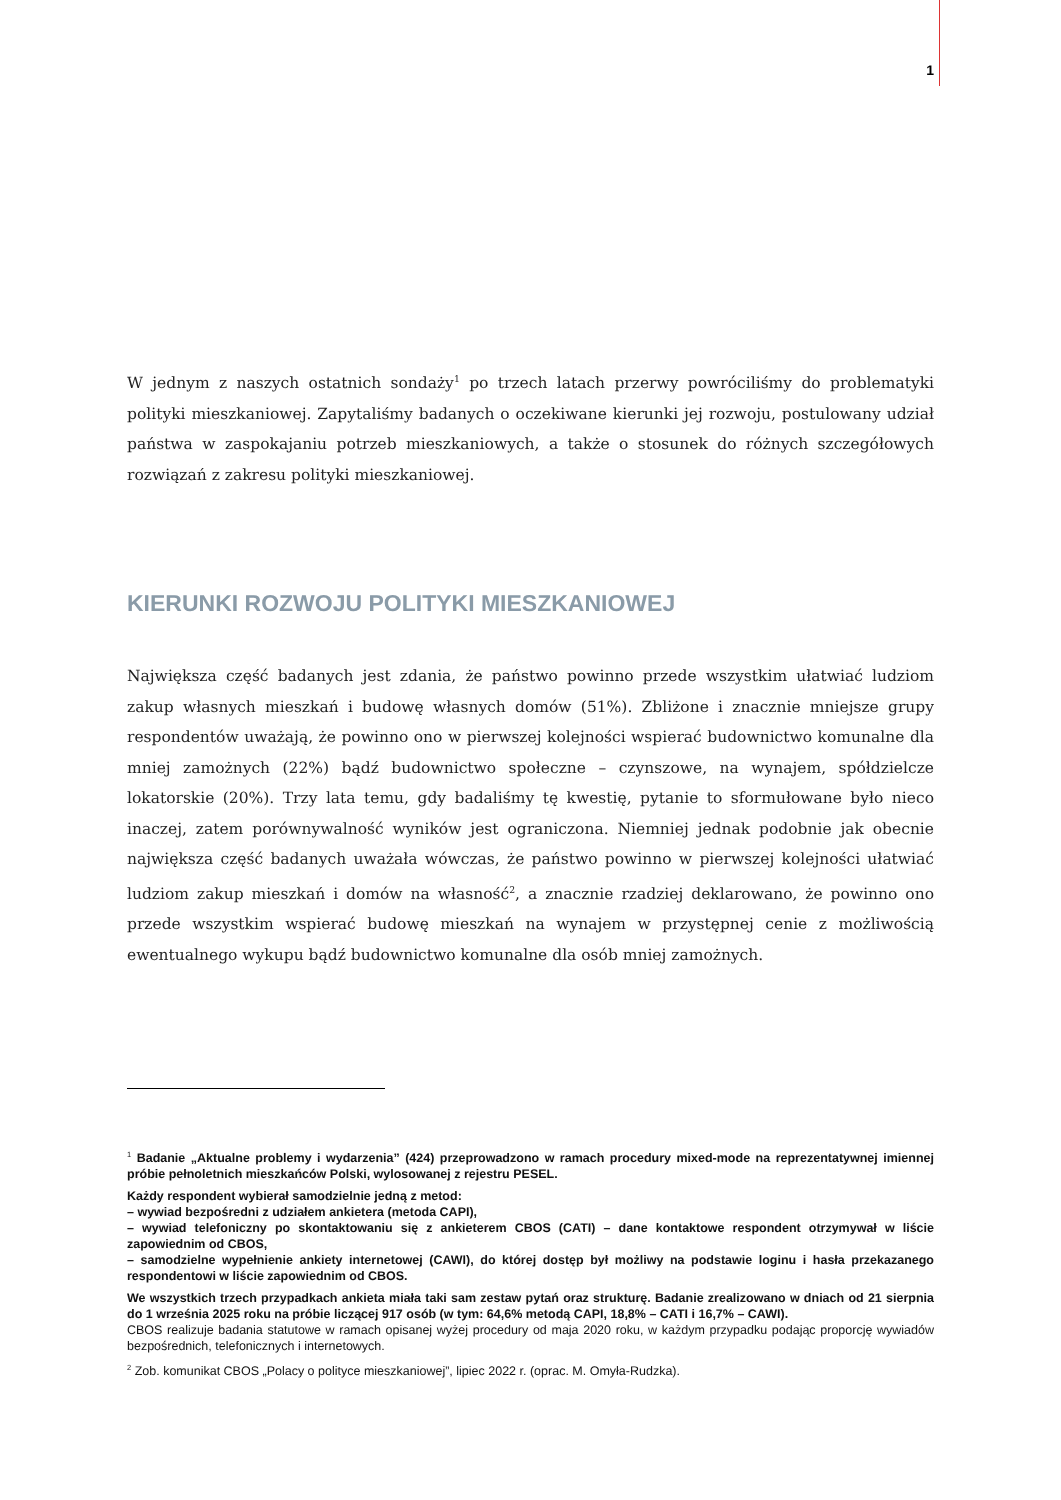1
W jednym z naszych ostatnich sondaży<sup>1</sup> po trzech latach przerwy powróciliśmy do problematyki polityki mieszkaniowej. Zapytaliśmy badanych o oczekiwane kierunki jej rozwoju, postulowany udział państwa w zaspokajaniu potrzeb mieszkaniowych, a także o stosunek do różnych szczegółowych rozwiązań z zakresu polityki mieszkaniowej.
KIERUNKI ROZWOJU POLITYKI MIESZKANIOWEJ
Największa część badanych jest zdania, że państwo powinno przede wszystkim ułatwiać ludziom zakup własnych mieszkań i budowę własnych domów (51%). Zbliżone i znacznie mniejsze grupy respondentów uważają, że powinno ono w pierwszej kolejności wspierać budownictwo komunalne dla mniej zamożnych (22%) bądź budownictwo społeczne – czynszowe, na wynajem, spółdzielcze lokatorskie (20%). Trzy lata temu, gdy badaliśmy tę kwestię, pytanie to sformułowane było nieco inaczej, zatem porównywalność wyników jest ograniczona. Niemniej jednak podobnie jak obecnie największa część badanych uważała wówczas, że państwo powinno w pierwszej kolejności ułatwiać ludziom zakup mieszkań i domów na własność<sup>2</sup>, a znacznie rzadziej deklarowano, że powinno ono przede wszystkim wspierać budowę mieszkań na wynajem w przystępnej cenie z możliwością ewentualnego wykupu bądź budownictwo komunalne dla osób mniej zamożnych.
<sup>1</sup> Badanie „Aktualne problemy i wydarzenia” (424) przeprowadzono w ramach procedury mixed-mode na reprezentatywnej imiennej próbie pełnoletnich mieszkańców Polski, wylosowanej z rejestru PESEL.
Każdy respondent wybierał samodzielnie jedną z metod:
– wywiad bezpośredni z udziałem ankietera (metoda CAPI),
– wywiad telefoniczny po skontaktowaniu się z ankieterem CBOS (CATI) – dane kontaktowe respondent otrzymywał w liście zapowiednim od CBOS,
– samodzielne wypełnienie ankiety internetowej (CAWI), do której dostęp był możliwy na podstawie loginu i hasła przekazanego respondentowi w liście zapowiednim od CBOS.
We wszystkich trzech przypadkach ankieta miała taki sam zestaw pytań oraz strukturę. Badanie zrealizowano w dniach od 21 sierpnia do 1 września 2025 roku na próbie liczącej 917 osób (w tym: 64,6% metodą CAPI, 18,8% – CATI i 16,7% – CAWI).
CBOS realizuje badania statutowe w ramach opisanej wyżej procedury od maja 2020 roku, w każdym przypadku podając proporcję wywiadów bezpośrednich, telefonicznych i internetowych.
<sup>2</sup> Zob. komunikat CBOS „Polacy o polityce mieszkaniowej”, lipiec 2022 r. (oprac. M. Omyła-Rudzka).